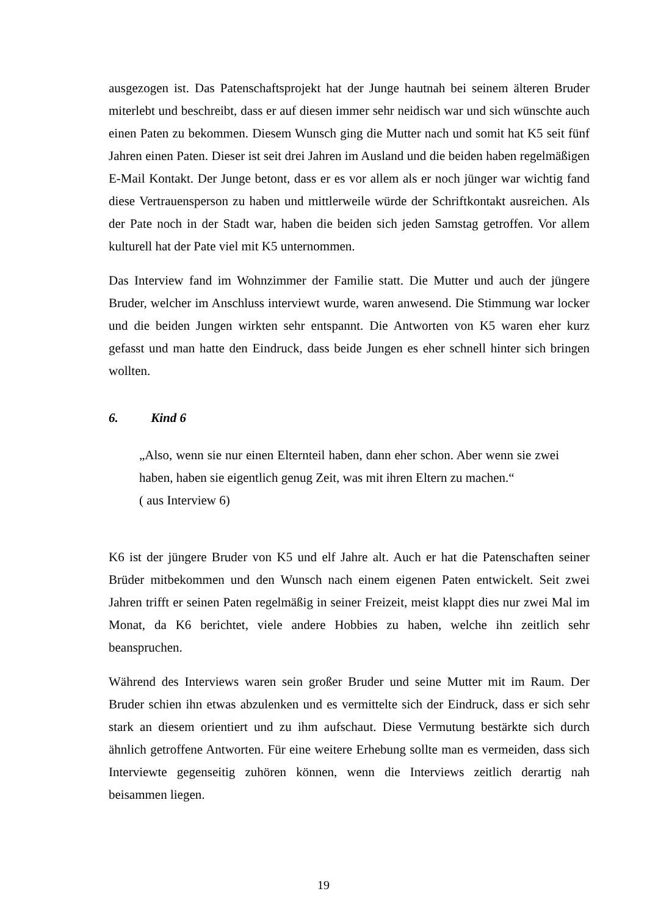ausgezogen ist. Das Patenschaftsprojekt hat der Junge hautnah bei seinem älteren Bruder miterlebt und beschreibt, dass er auf diesen immer sehr neidisch war und sich wünschte auch einen Paten zu bekommen. Diesem Wunsch ging die Mutter nach und somit hat K5 seit fünf Jahren einen Paten. Dieser ist seit drei Jahren im Ausland und die beiden haben regelmäßigen E-Mail Kontakt. Der Junge betont, dass er es vor allem als er noch jünger war wichtig fand diese Vertrauensperson zu haben und mittlerweile würde der Schriftkontakt ausreichen. Als der Pate noch in der Stadt war, haben die beiden sich jeden Samstag getroffen. Vor allem kulturell hat der Pate viel mit K5 unternommen.
Das Interview fand im Wohnzimmer der Familie statt. Die Mutter und auch der jüngere Bruder, welcher im Anschluss interviewt wurde, waren anwesend. Die Stimmung war locker und die beiden Jungen wirkten sehr entspannt. Die Antworten von K5 waren eher kurz gefasst und man hatte den Eindruck, dass beide Jungen es eher schnell hinter sich bringen wollten.
6. Kind 6
„Also, wenn sie nur einen Elternteil haben, dann eher schon. Aber wenn sie zwei haben, haben sie eigentlich genug Zeit, was mit ihren Eltern zu machen.“
( aus Interview 6)
K6 ist der jüngere Bruder von K5 und elf Jahre alt. Auch er hat die Patenschaften seiner Brüder mitbekommen und den Wunsch nach einem eigenen Paten entwickelt. Seit zwei Jahren trifft er seinen Paten regelmäßig in seiner Freizeit, meist klappt dies nur zwei Mal im Monat, da K6 berichtet, viele andere Hobbies zu haben, welche ihn zeitlich sehr beanspruchen.
Während des Interviews waren sein großer Bruder und seine Mutter mit im Raum. Der Bruder schien ihn etwas abzulenken und es vermittelte sich der Eindruck, dass er sich sehr stark an diesem orientiert und zu ihm aufschaut. Diese Vermutung bestärkte sich durch ähnlich getroffene Antworten. Für eine weitere Erhebung sollte man es vermeiden, dass sich Interviewte gegenseitig zuhören können, wenn die Interviews zeitlich derartig nah beisammen liegen.
19